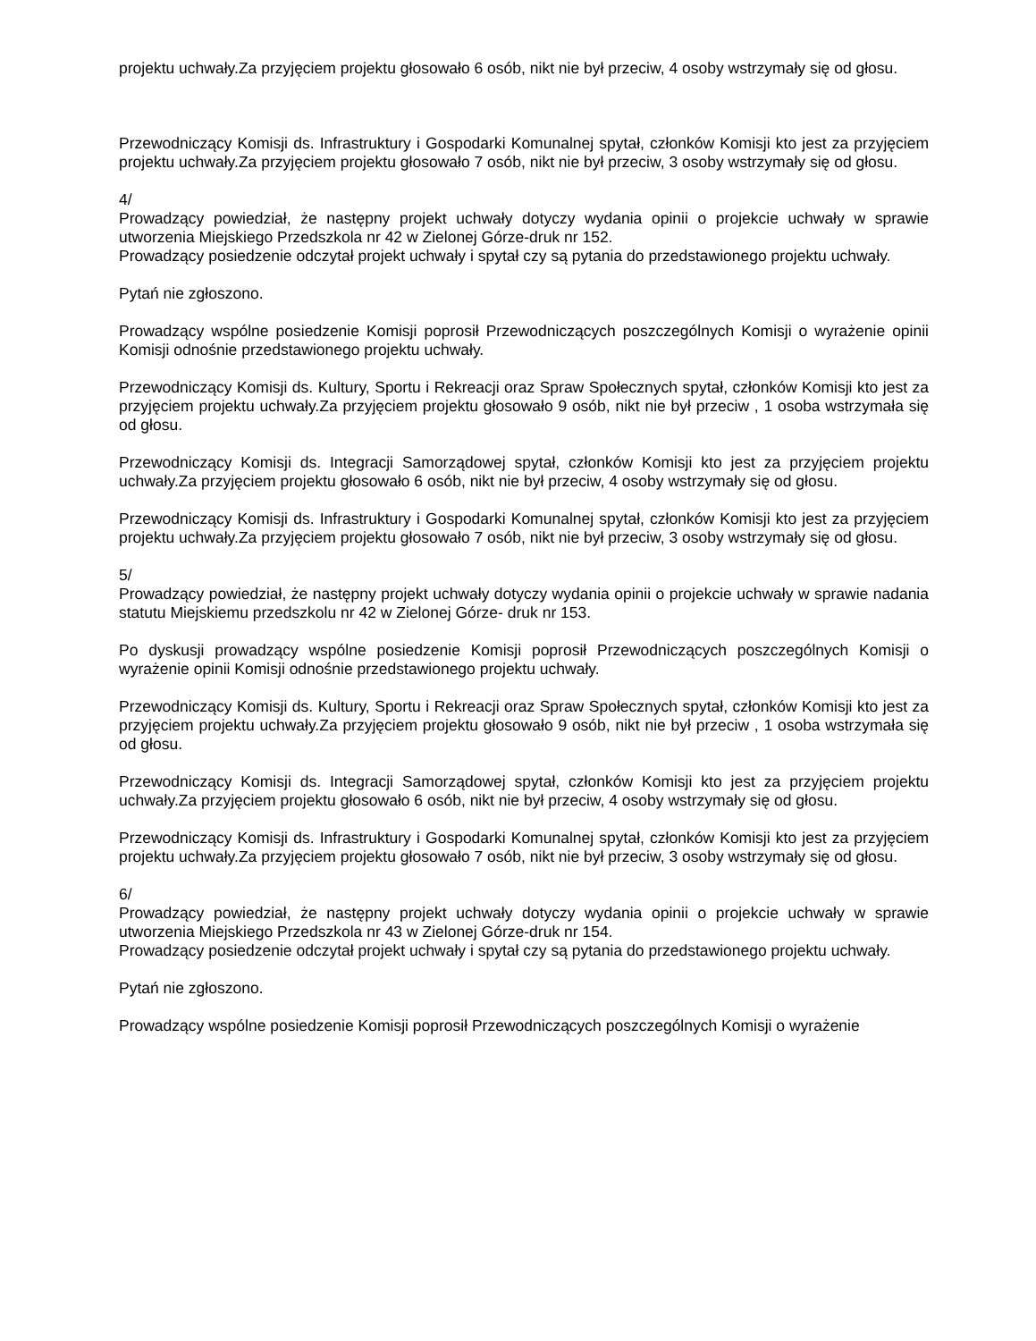projektu uchwały.Za przyjęciem projektu głosowało 6 osób, nikt nie był przeciw, 4 osoby wstrzymały się od głosu.
Przewodniczący Komisji ds. Infrastruktury i Gospodarki Komunalnej spytał, członków Komisji kto jest za przyjęciem projektu uchwały.Za przyjęciem projektu głosowało 7 osób, nikt nie był przeciw, 3 osoby wstrzymały się od głosu.
4/
Prowadzący powiedział, że następny projekt uchwały dotyczy wydania opinii o projekcie uchwały w sprawie utworzenia Miejskiego Przedszkola nr 42 w Zielonej Górze-druk nr 152.
Prowadzący posiedzenie odczytał projekt uchwały i spytał czy są pytania do przedstawionego projektu uchwały.
Pytań nie zgłoszono.
Prowadzący wspólne posiedzenie Komisji poprosił Przewodniczących poszczególnych Komisji o wyrażenie opinii Komisji odnośnie przedstawionego projektu uchwały.
Przewodniczący Komisji ds. Kultury, Sportu i Rekreacji oraz Spraw Społecznych spytał, członków Komisji kto jest za przyjęciem projektu uchwały.Za przyjęciem projektu głosowało 9 osób, nikt nie był przeciw , 1 osoba wstrzymała się od głosu.
Przewodniczący Komisji ds. Integracji Samorządowej spytał, członków Komisji kto jest za przyjęciem projektu uchwały.Za przyjęciem projektu głosowało 6 osób, nikt nie był przeciw, 4 osoby wstrzymały się od głosu.
Przewodniczący Komisji ds. Infrastruktury i Gospodarki Komunalnej spytał, członków Komisji kto jest za przyjęciem projektu uchwały.Za przyjęciem projektu głosowało 7 osób, nikt nie był przeciw, 3 osoby wstrzymały się od głosu.
5/
Prowadzący powiedział, że następny projekt uchwały dotyczy wydania opinii o projekcie uchwały w sprawie nadania statutu Miejskiemu przedszkolu nr 42 w Zielonej Górze- druk nr 153.
Po dyskusji prowadzący wspólne posiedzenie Komisji poprosił Przewodniczących poszczególnych Komisji o wyrażenie opinii Komisji odnośnie przedstawionego projektu uchwały.
Przewodniczący Komisji ds. Kultury, Sportu i Rekreacji oraz Spraw Społecznych spytał, członków Komisji kto jest za przyjęciem projektu uchwały.Za przyjęciem projektu głosowało 9 osób, nikt nie był przeciw , 1 osoba wstrzymała się od głosu.
Przewodniczący Komisji ds. Integracji Samorządowej spytał, członków Komisji kto jest za przyjęciem projektu uchwały.Za przyjęciem projektu głosowało 6 osób, nikt nie był przeciw, 4 osoby wstrzymały się od głosu.
Przewodniczący Komisji ds. Infrastruktury i Gospodarki Komunalnej spytał, członków Komisji kto jest za przyjęciem projektu uchwały.Za przyjęciem projektu głosowało 7 osób, nikt nie był przeciw, 3 osoby wstrzymały się od głosu.
6/
Prowadzący powiedział, że następny projekt uchwały dotyczy wydania opinii o projekcie uchwały w sprawie utworzenia Miejskiego Przedszkola nr 43 w Zielonej Górze-druk nr 154.
Prowadzący posiedzenie odczytał projekt uchwały i spytał czy są pytania do przedstawionego projektu uchwały.
Pytań nie zgłoszono.
Prowadzący wspólne posiedzenie Komisji poprosił Przewodniczących poszczególnych Komisji o wyrażenie